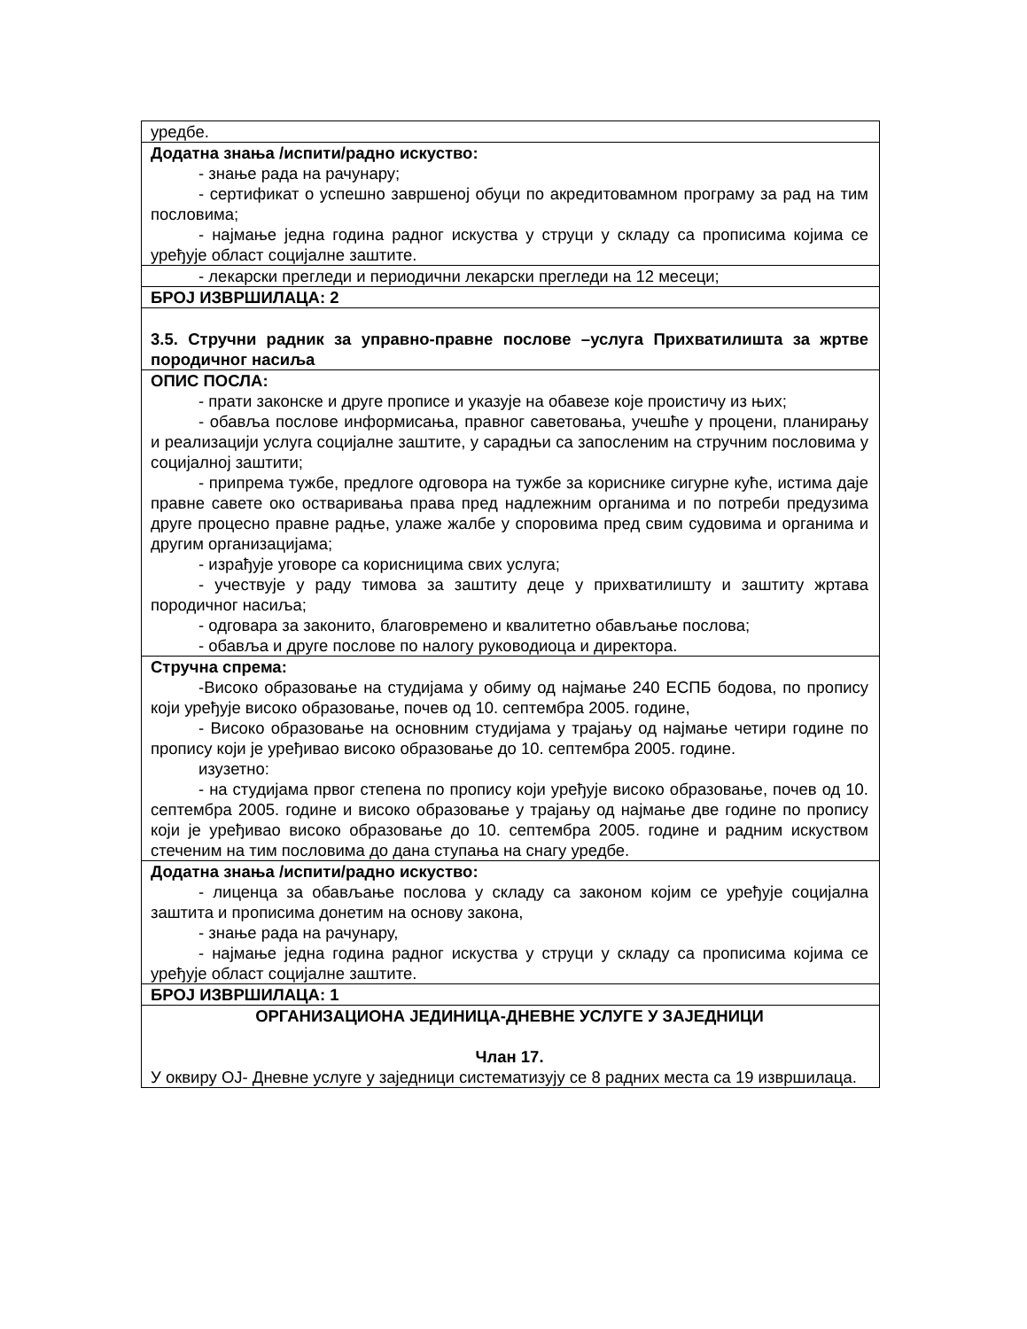| уредбе. |
| Додатна знања /испити/радно искуство: - знање рада на рачунару; - сертификат о успешно завршеној обуци по акредитовамном програму за рад на тим пословима; - најмање једна година радног искуства у струци у складу са прописима којима се уређује област социјалне заштите. |
| - лекарски прегледи и периодични лекарски прегледи на 12 месеци; |
| БРОЈ ИЗВРШИЛАЦА: 2 |
| 3.5. Стручни радник за управно-правне послове –услуга Прихватилишта за жртве породичног насиља |
| ОПИС ПОСЛА: - прати законске и друге прописе и указује на обавезе које проистичу из њих; - обавља послове информисања, правног саветовања, учешће у процени, планирању и реализацији услуга социјалне заштите, у сарадњи са запосленим на стручним пословима у социјалној заштити; - припрема тужбе, предлоге одговора на тужбе за кориснике сигурне куће, истима даје правне савете око остваривања права пред надлежним органима и по потреби предузима друге процесно правне радње, улаже жалбе у споровима пред свим судовима и органима и другим организацијама; - израђује уговоре са корисницима свих услуга; - учествује у раду тимова за заштиту деце у прихватилишту и заштиту жртава породичног насиља; - одговара за законито, благовремено и квалитетно обављање послова; - обавља и друге послове по налогу руководиоца и директора. |
| Стручна спрема: -Високо образовање на студијама у обиму од најмање 240 ЕСПБ бодова, по пропису који уређује високо образовање, почев од 10. септембра 2005. године, - Високо образовање на основним студијама у трајању од најмање четири године по пропису који је уређивао високо образовање до 10. септембра 2005. године. изузетно: - на студијама првог степена по пропису који уређује високо образовање, почев од 10. септембра 2005. године и високо образовање у трајању од најмање две године по пропису који је уређивао високо образовање до 10. септембра 2005. године и радним искуством стеченим на тим пословима до дана ступања на снагу уредбе. |
| Додатна знања /испити/радно искуство: - лиценца за обављање послова у складу са законом којим се уређује социјална заштита и прописима донетим на основу закона, - знање рада на рачунару, - најмање једна година радног искуства у струци у складу са прописима којима се уређује област социјалне заштите. |
| БРОЈ ИЗВРШИЛАЦА: 1 |
| ОРГАНИЗАЦИОНА ЈЕДИНИЦА-ДНЕВНЕ УСЛУГЕ У ЗАЈЕДНИЦИ Члан 17. У оквиру ОЈ- Дневне услуге у заједници систематизују се 8 радних места са 19 извршилаца. |